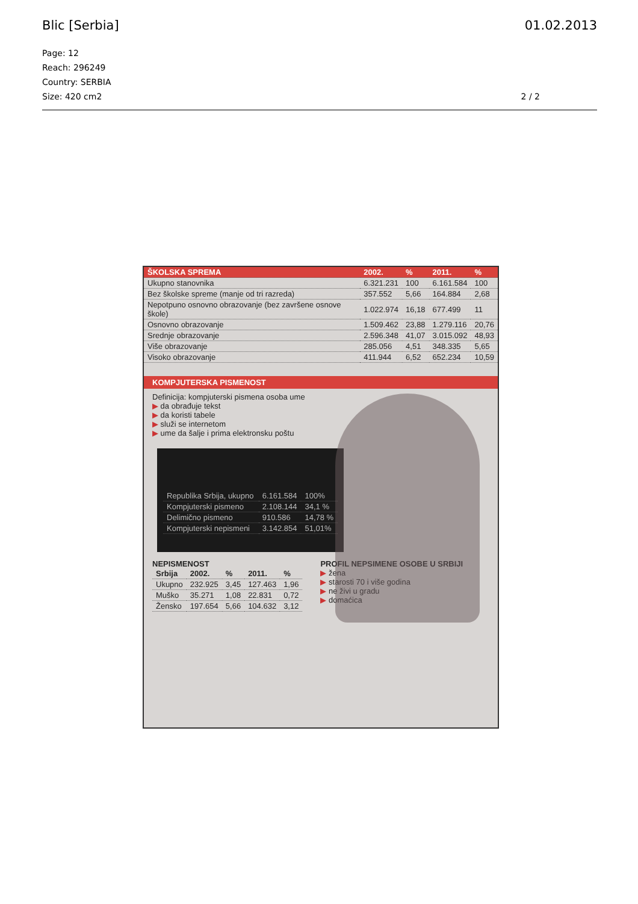Blic [Serbia] 01.02.2013
Page: 12
Reach: 296249
Country: SERBIA
Size: 420 cm2
2 / 2
| ŠKOLSKA SPREMA | 2002. | % | 2011. | % |
| --- | --- | --- | --- | --- |
| Ukupno stanovnika | 6.321.231 | 100 | 6.161.584 | 100 |
| Bez školske spreme (manje od tri razreda) | 357.552 | 5,66 | 164.884 | 2,68 |
| Nepotpuno osnovno obrazovanje (bez završene osnove škole) | 1.022.974 | 16,18 | 677.499 | 11 |
| Osnovno obrazovanje | 1.509.462 | 23,88 | 1.279.116 | 20,76 |
| Srednje obrazovanje | 2.596.348 | 41,07 | 3.015.092 | 48,93 |
| Više obrazovanje | 285.056 | 4,51 | 348.335 | 5,65 |
| Visoko obrazovanje | 411.944 | 6,52 | 652.234 | 10,59 |
KOMPJUTERSKA PISMENOST
Definicija: kompjuterski pismena osoba ume
▶ da obrađuje tekst
▶ da koristi tabele
▶ služi se internetom
▶ ume da šalje i prima elektronsku poštu
| Republika Srbija, ukupno | 6.161.584 | 100% |
| Kompjuterski pismeno | 2.108.144 | 34,1 % |
| Delimično pismeno | 910.586 | 14,78 % |
| Kompjuterski nepismeni | 3.142.854 | 51,01% |
NEPISMENOST
| Srbija | 2002. | % | 2011. | % |
| --- | --- | --- | --- | --- |
| Ukupno | 232.925 | 3,45 | 127.463 | 1,96 |
| Muško | 35.271 | 1,08 | 22.831 | 0,72 |
| Žensko | 197.654 | 5,66 | 104.632 | 3,12 |
PROFIL NEPSIMENE OSOBE U SRBIJI
▶ žena
▶ starosti 70 i više godina
▶ ne živi u gradu
▶ domaćica